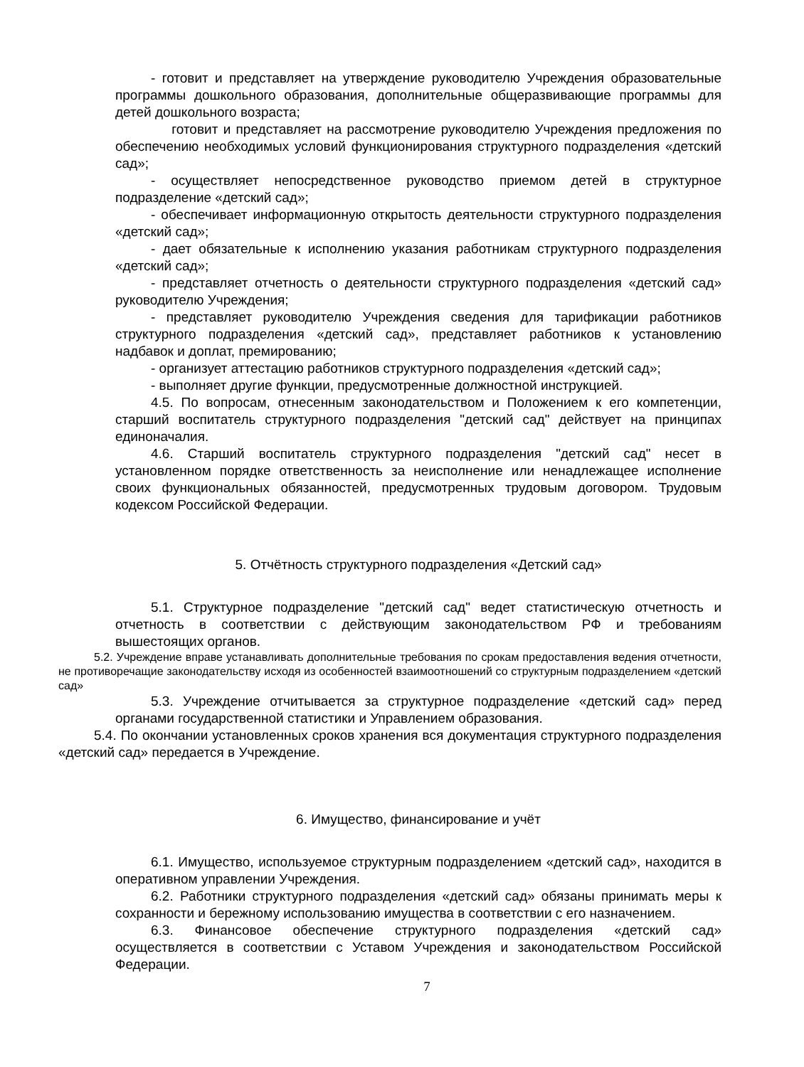- готовит и представляет на утверждение руководителю Учреждения образовательные программы дошкольного образования, дополнительные общеразвивающие программы для детей дошкольного возраста;
готовит и представляет на рассмотрение руководителю Учреждения предложения по обеспечению необходимых условий функционирования структурного подразделения «детский сад»;
- осуществляет непосредственное руководство приемом детей в структурное подразделение «детский сад»;
- обеспечивает информационную открытость деятельности структурного подразделения «детский сад»;
- дает обязательные к исполнению указания работникам структурного подразделения «детский сад»;
- представляет отчетность о деятельности структурного подразделения «детский сад» руководителю Учреждения;
- представляет руководителю Учреждения сведения для тарификации работников структурного подразделения «детский сад», представляет работников к установлению надбавок и доплат, премированию;
- организует аттестацию работников структурного подразделения «детский сад»;
- выполняет другие функции, предусмотренные должностной инструкцией.
4.5. По вопросам, отнесенным законодательством и Положением к его компетенции, старший воспитатель структурного подразделения "детский сад" действует на принципах единоначалия.
4.6. Старший воспитатель структурного подразделения "детский сад" несет в установленном порядке ответственность за неисполнение или ненадлежащее исполнение своих функциональных обязанностей, предусмотренных трудовым договором. Трудовым кодексом Российской Федерации.
5. Отчётность структурного подразделения «Детский сад»
5.1. Структурное подразделение "детский сад" ведет статистическую отчетность и отчетность в соответствии с действующим законодательством РФ и требованиям вышестоящих органов.
5.2. Учреждение вправе устанавливать дополнительные требования по срокам предоставления ведения отчетности, не противоречащие законодательству исходя из особенностей взаимоотношений со структурным подразделением «детский сад»
5.3. Учреждение отчитывается за структурное подразделение «детский сад» перед органами государственной статистики и Управлением образования.
5.4. По окончании установленных сроков хранения вся документация структурного подразделения «детский сад» передается в Учреждение.
6. Имущество, финансирование и учёт
6.1. Имущество, используемое структурным подразделением «детский сад», находится в оперативном управлении Учреждения.
6.2. Работники структурного подразделения «детский сад» обязаны принимать меры к сохранности и бережному использованию имущества в соответствии с его назначением.
6.3. Финансовое обеспечение структурного подразделения «детский сад» осуществляется в соответствии с Уставом Учреждения и законодательством Российской Федерации.
7